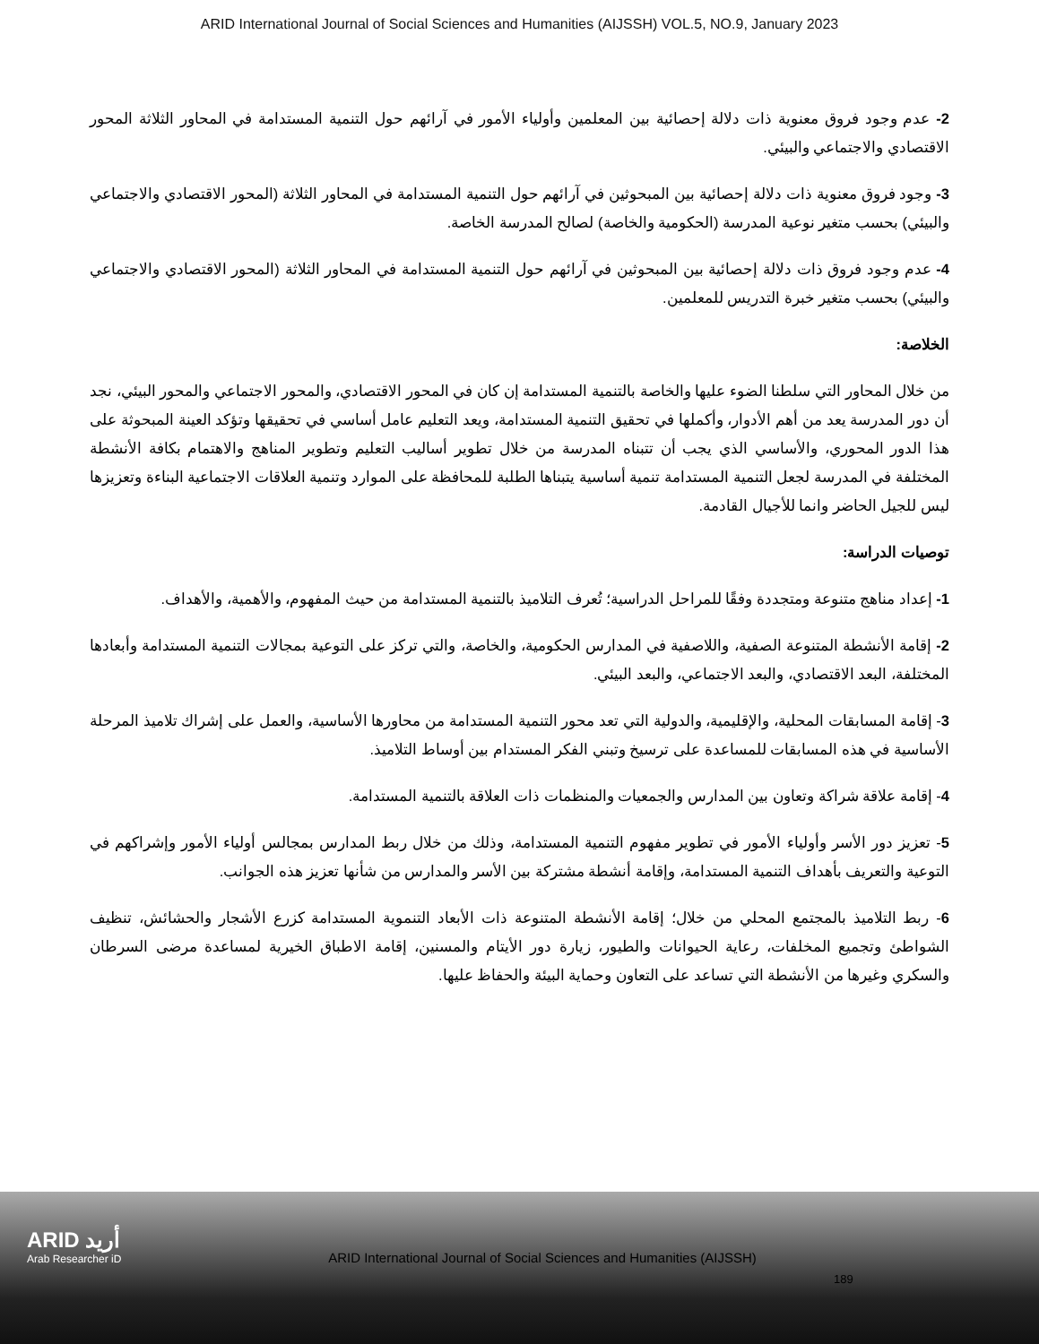ARID International Journal of Social Sciences and Humanities (AIJSSH) VOL.5, NO.9, January 2023
2- عدم وجود فروق معنوية ذات دلالة إحصائية بين المعلمين وأولياء الأمور في آرائهم حول التنمية المستدامة في المحاور الثلاثة المحور الاقتصادي والاجتماعي والبيئي.
3- وجود فروق معنوية ذات دلالة إحصائية بين المبحوثين في آرائهم حول التنمية المستدامة في المحاور الثلاثة (المحور الاقتصادي والاجتماعي والبيئي) بحسب متغير نوعية المدرسة (الحكومية والخاصة) لصالح المدرسة الخاصة.
4- عدم وجود فروق ذات دلالة إحصائية بين المبحوثين في آرائهم حول التنمية المستدامة في المحاور الثلاثة (المحور الاقتصادي والاجتماعي والبيئي) بحسب متغير خبرة التدريس للمعلمين.
الخلاصة:
من خلال المحاور التي سلطنا الضوء عليها والخاصة بالتنمية المستدامة إن كان في المحور الاقتصادي، والمحور الاجتماعي والمحور البيئي، نجد أن دور المدرسة يعد من أهم الأدوار، وأكملها في تحقيق التنمية المستدامة، ويعد التعليم عامل أساسي في تحقيقها وتؤكد العينة المبحوثة على هذا الدور المحوري، والأساسي الذي يجب أن تتبناه المدرسة من خلال تطوير أساليب التعليم وتطوير المناهج والاهتمام بكافة الأنشطة المختلفة في المدرسة لجعل التنمية المستدامة تنمية أساسية يتبناها الطلبة للمحافظة على الموارد وتنمية العلاقات الاجتماعية البناءة وتعزيزها ليس للجيل الحاضر وانما للأجيال القادمة.
توصيات الدراسة:
1- إعداد مناهج متنوعة ومتجددة وفقًا للمراحل الدراسية؛ تُعرف التلاميذ بالتنمية المستدامة من حيث المفهوم، والأهمية، والأهداف.
2- إقامة الأنشطة المتنوعة الصفية، واللاصفية في المدارس الحكومية، والخاصة، والتي تركز على التوعية بمجالات التنمية المستدامة وأبعادها المختلفة، البعد الاقتصادي، والبعد الاجتماعي، والبعد البيئي.
3- إقامة المسابقات المحلية، والإقليمية، والدولية التي تعد محور التنمية المستدامة من محاورها الأساسية، والعمل على إشراك تلاميذ المرحلة الأساسية في هذه المسابقات للمساعدة على ترسيخ وتبني الفكر المستدام بين أوساط التلاميذ.
4- إقامة علاقة شراكة وتعاون بين المدارس والجمعيات والمنظمات ذات العلاقة بالتنمية المستدامة.
5- تعزيز دور الأسر وأولياء الأمور في تطوير مفهوم التنمية المستدامة، وذلك من خلال ربط المدارس بمجالس أولياء الأمور وإشراكهم في التوعية والتعريف بأهداف التنمية المستدامة، وإقامة أنشطة مشتركة بين الأسر والمدارس من شأنها تعزيز هذه الجوانب.
6- ربط التلاميذ بالمجتمع المحلي من خلال؛ إقامة الأنشطة المتنوعة ذات الأبعاد التنموية المستدامة كزرع الأشجار والحشائش، تنظيف الشواطئ وتجميع المخلفات، رعاية الحيوانات والطيور، زيارة دور الأيتام والمسنين، إقامة الاطباق الخيرية لمساعدة مرضى السرطان والسكري وغيرها من الأنشطة التي تساعد على التعاون وحماية البيئة والحفاظ عليها.
ARID أريد
Arab Researcher iD
ARID International Journal of Social Sciences and Humanities (AIJSSH)
189